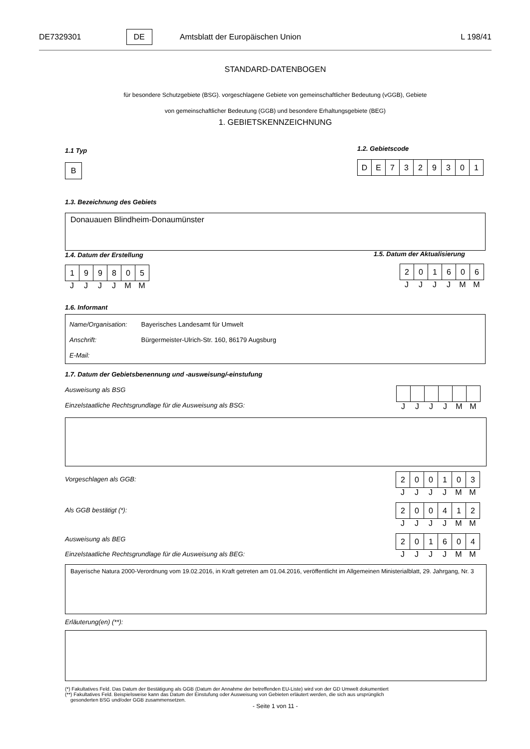DE7329301 DE Amtsblatt der Europäischen Union L 198/41
STANDARD-DATENBOGEN
für besondere Schutzgebiete (BSG). vorgeschlagene Gebiete von gemeinschaftlicher Bedeutung (vGGB), Gebiete
von gemeinschaftlicher Bedeutung (GGB) und besondere Erhaltungsgebiete (BEG)
1. GEBIETSKENNZEICHNUNG
1.1 Typ
B
1.2. Gebietscode
| D | E | 7 | 3 | 2 | 9 | 3 | 0 | 1 |
1.3. Bezeichnung des Gebiets
Donauauen Blindheim-Donaumünster
1.4. Datum der Erstellung
| 1 | 9 | 9 | 8 | 0 | 5 |
JJJJMM
1.5. Datum der Aktualisierung
| 2 | 0 | 1 | 6 | 0 | 6 |
JJJJMM
1.6. Informant
Name/Organisation: Bayerisches Landesamt für Umwelt
Anschrift: Bürgermeister-Ulrich-Str. 160, 86179 Augsburg
E-Mail:
1.7. Datum der Gebietsbenennung und -ausweisung/-einstufung
Ausweisung als BSG
Einzelstaatliche Rechtsgrundlage für die Ausweisung als BSG:
JJJJMM
Vorgeschlagen als GGB:
| 2 | 0 | 0 | 1 | 0 | 3 |
JJJJMM
Als GGB bestätigt (*):
| 2 | 0 | 0 | 4 | 1 | 2 |
JJJJMM
Ausweisung als BEG
Einzelstaatliche Rechtsgrundlage für die Ausweisung als BEG:
| 2 | 0 | 1 | 6 | 0 | 4 |
JJJJMM
Bayerische Natura 2000-Verordnung vom 19.02.2016, in Kraft getreten am 01.04.2016, veröffentlicht im Allgemeinen Ministerialblatt, 29. Jahrgang, Nr. 3
Erläuterung(en) (**):
(*) Fakultatives Feld. Das Datum der Bestätigung als GGB (Datum der Annahme der betreffenden EU-Liste) wird von der GD Umwelt dokumentiert
(**) Fakultatives Feld. Beispielsweise kann das Datum der Einstufung oder Ausweisung von Gebieten erläutert werden, die sich aus ursprünglich
gesonderten BSG und/oder GGB zusammensetzen.
- Seite 1 von 11 -